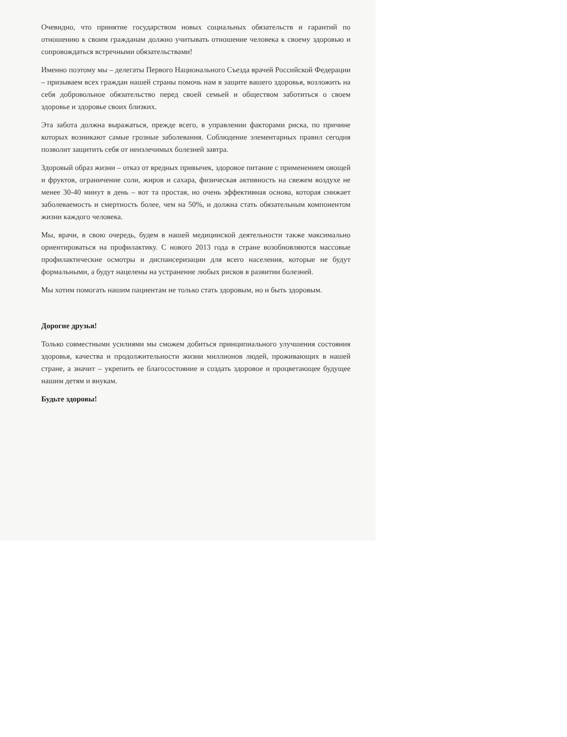Очевидно, что принятие государством новых социальных обязательств и гарантий по отношению к своим гражданам должно учитывать отношение человека к своему здоровью и сопровождаться встречными обязательствами!
Именно поэтому мы – делегаты Первого Национального Съезда врачей Российской Федерации – призываем всех граждан нашей страны помочь нам в защите вашего здоровья, возложить на себя добровольное обязательство перед своей семьей и обществом заботиться о своем здоровье и здоровье своих близких.
Эта забота должна выражаться, прежде всего, в управлении факторами риска, по причине которых возникают самые грозные заболевания. Соблюдение элементарных правил сегодня позволит защитить себя от неизлечимых болезней завтра.
Здоровый образ жизни – отказ от вредных привычек, здоровое питание с применением овощей и фруктов, ограничение соли, жиров и сахара, физическая активность на свежем воздухе не менее 30-40 минут в день – вот та простая, но очень эффективная основа, которая снижает заболеваемость и смертность более, чем на 50%, и должна стать обязательным компонентом жизни каждого человека.
Мы, врачи, в свою очередь, будем в нашей медицинской деятельности также максимально ориентироваться на профилактику. С нового 2013 года в стране возобновляются массовые профилактические осмотры и диспансеризации для всего населения, которые не будут формальными, а будут нацелены на устранение любых рисков в развитии болезней.
Мы хотим помогать нашим пациентам не только стать здоровым, но и быть здоровым.
Дорогие друзья!
Только совместными усилиями мы сможем добиться принципиального улучшения состояния здоровья, качества и продолжительности жизни миллионов людей, проживающих в нашей стране, а значит – укрепить ее благосостояние и создать здоровое и процветающее будущее нашим детям и внукам.
Будьте здоровы!